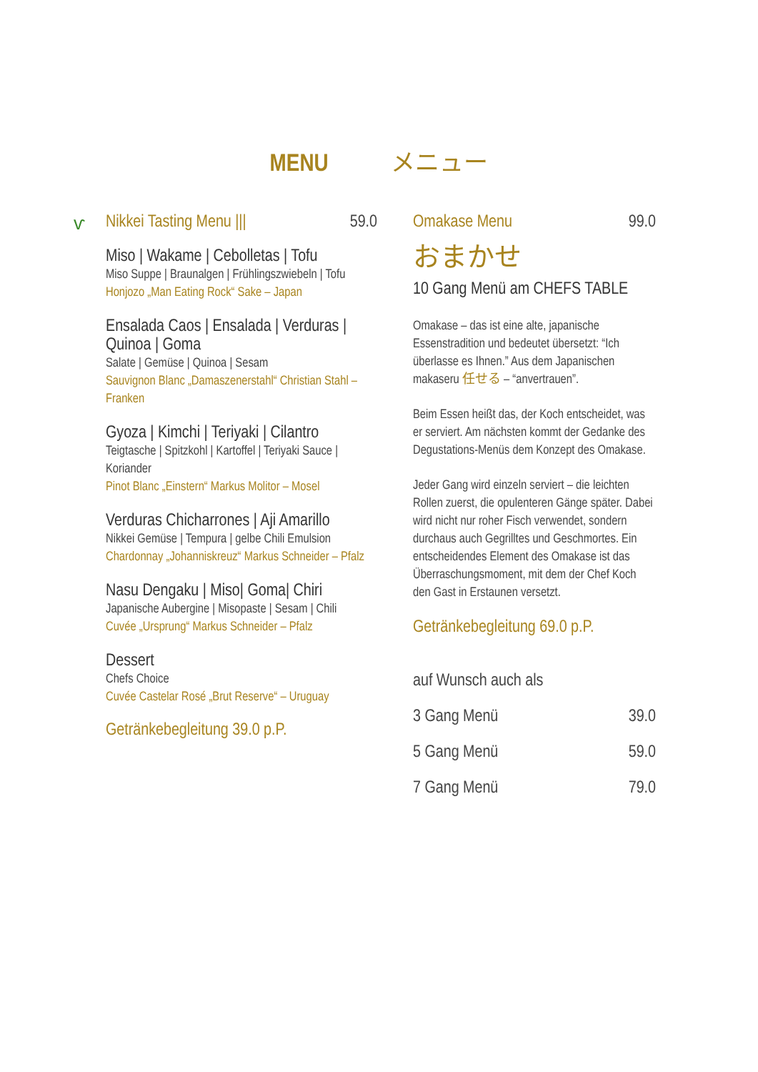MENU メニュー
ⱱ
Nikkei Tasting Menu ||| 59.0
Miso | Wakame | Cebolletas | Tofu
Miso Suppe | Braunalgen | Frühlingszwiebeln | Tofu
Honjozo „Man Eating Rock“ Sake – Japan
Ensalada Caos | Ensalada | Verduras | Quinoa | Goma
Salate | Gemüse | Quinoa | Sesam
Sauvignon Blanc „Damaszenerstahl“ Christian Stahl – Franken
Gyoza | Kimchi | Teriyaki | Cilantro
Teigtasche | Spitzkohl | Kartoffel | Teriyaki Sauce | Koriander
Pinot Blanc „Einstern“ Markus Molitor – Mosel
Verduras Chicharrones | Aji Amarillo
Nikkei Gemüse | Tempura | gelbe Chili Emulsion
Chardonnay „Johanniskreuz“ Markus Schneider – Pfalz
Nasu Dengaku | Miso| Goma| Chiri
Japanische Aubergine | Misopaste | Sesam | Chili
Cuvée „Ursprung“ Markus Schneider – Pfalz
Dessert
Chefs Choice
Cuvée Castelar Rosé „Brut Reserve“ – Uruguay
Getränkebegleitung 39.0 p.P.
Omakase Menu 99.0
おまかせ
10 Gang Menü am CHEFS TABLE
Omakase – das ist eine alte, japanische Essenstradition und bedeutet übersetzt: “Ich überlasse es Ihnen.” Aus dem Japanischen makaseru 任せる – “anvertrauen”.
Beim Essen heißt das, der Koch entscheidet, was er serviert. Am nächsten kommt der Gedanke des Degustations-Menüs dem Konzept des Omakase.
Jeder Gang wird einzeln serviert – die leichten Rollen zuerst, die opulenteren Gänge später. Dabei wird nicht nur roher Fisch verwendet, sondern durchaus auch Gegrilltes und Geschmortes. Ein entscheidendes Element des Omakase ist das Überraschungsmoment, mit dem der Chef Koch den Gast in Erstaunen versetzt.
Getränkebegleitung 69.0 p.P.
auf Wunsch auch als
3 Gang Menü 39.0
5 Gang Menü 59.0
7 Gang Menü 79.0